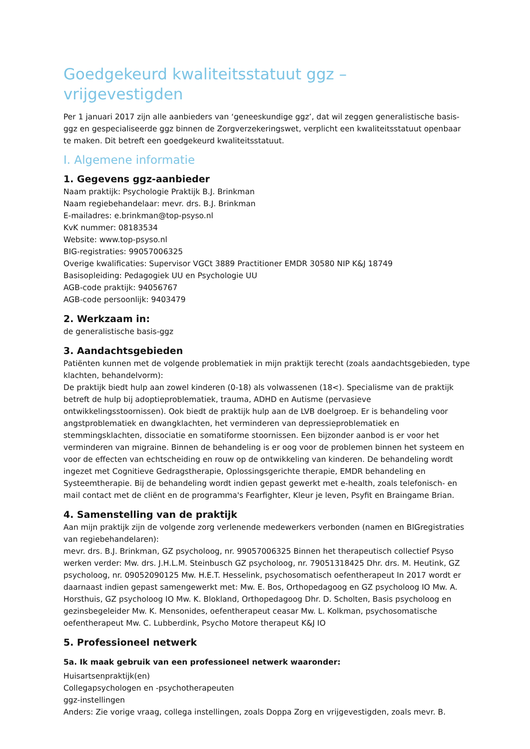Goedgekeurd kwaliteitsstatuut ggz – vrijgevestigden
Per 1 januari 2017 zijn alle aanbieders van ‘geneeskundige ggz’, dat wil zeggen generalistische basis-ggz en gespecialiseerde ggz binnen de Zorgverzekeringswet, verplicht een kwaliteitsstatuut openbaar te maken. Dit betreft een goedgekeurd kwaliteitsstatuut.
I. Algemene informatie
1. Gegevens ggz-aanbieder
Naam praktijk: Psychologie Praktijk B.J. Brinkman
Naam regiebehandelaar: mevr. drs. B.J. Brinkman
E-mailadres: e.brinkman@top-psyso.nl
KvK nummer: 08183534
Website: www.top-psyso.nl
BIG-registraties: 99057006325
Overige kwalificaties: Supervisor VGCt 3889 Practitioner EMDR 30580 NIP K&J 18749
Basisopleiding: Pedagogiek UU en Psychologie UU
AGB-code praktijk: 94056767
AGB-code persoonlijk: 9403479
2. Werkzaam in:
de generalistische basis-ggz
3. Aandachtsgebieden
Patiënten kunnen met de volgende problematiek in mijn praktijk terecht (zoals aandachtsgebieden, type klachten, behandelvorm):
De praktijk biedt hulp aan zowel kinderen (0-18) als volwassenen (18<). Specialisme van de praktijk betreft de hulp bij adoptieproblematiek, trauma, ADHD en Autisme (pervasieve ontwikkelingsstoornissen). Ook biedt de praktijk hulp aan de LVB doelgroep. Er is behandeling voor angstproblematiek en dwangklachten, het verminderen van depressieproblematiek en stemmingsklachten, dissociatie en somatiforme stoornissen. Een bijzonder aanbod is er voor het verminderen van migraine. Binnen de behandeling is er oog voor de problemen binnen het systeem en voor de effecten van echtscheiding en rouw op de ontwikkeling van kinderen. De behandeling wordt ingezet met Cognitieve Gedragstherapie, Oplossingsgerichte therapie, EMDR behandeling en Systeemtherapie. Bij de behandeling wordt indien gepast gewerkt met e-health, zoals telefonisch- en mail contact met de cliënt en de programma's Fearfighter, Kleur je leven, Psyfit en Braingame Brian.
4. Samenstelling van de praktijk
Aan mijn praktijk zijn de volgende zorg verlenende medewerkers verbonden (namen en BIGregistraties van regiebehandelaren):
mevr. drs. B.J. Brinkman, GZ psycholoog, nr. 99057006325 Binnen het therapeutisch collectief Psyso werken verder: Mw. drs. J.H.L.M. Steinbusch GZ psycholoog, nr. 79051318425 Dhr. drs. M. Heutink, GZ psycholoog, nr. 09052090125 Mw. H.E.T. Hesselink, psychosomatisch oefentherapeut In 2017 wordt er daarnaast indien gepast samengewerkt met: Mw. E. Bos, Orthopedagoog en GZ psycholoog IO Mw. A. Horsthuis, GZ psycholoog IO Mw. K. Blokland, Orthopedagoog Dhr. D. Scholten, Basis psycholoog en gezinsbegeleider Mw. K. Mensonides, oefentherapeut ceasar Mw. L. Kolkman, psychosomatische oefentherapeut Mw. C. Lubberdink, Psycho Motore therapeut K&J IO
5. Professioneel netwerk
5a. Ik maak gebruik van een professioneel netwerk waaronder:
Huisartsenpraktijk(en)
Collegapsychologen en -psychotherapeuten
ggz-instellingen
Anders: Zie vorige vraag, collega instellingen, zoals Doppa Zorg en vrijgevestigden, zoals mevr. B.